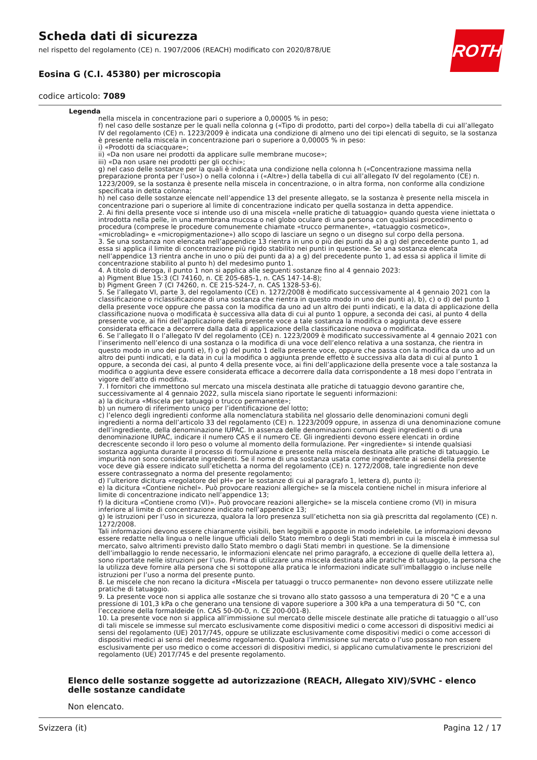Scheda dati di sicurezza
nel rispetto del regolamento (CE) n. 1907/2006 (REACH) modificato con 2020/878/UE
Eosina G (C.I. 45380) per microscopia
codice articolo: 7089
ROTH
Legenda
nella miscela in concentrazione pari o superiore a 0,00005 % in peso;
f) nel caso delle sostanze per le quali nella colonna g («Tipo di prodotto, parti del corpo») della tabella di cui all’allegato IV del regolamento (CE) n. 1223/2009 è indicata una condizione di almeno uno dei tipi elencati di seguito, se la sostanza è presente nella miscela in concentrazione pari o superiore a 0,00005 % in peso:
i) «Prodotti da sciacquare»;
ii) «Da non usare nei prodotti da applicare sulle membrane mucose»;
iii) «Da non usare nei prodotti per gli occhi»;
g) nel caso delle sostanze per la quali è indicata una condizione nella colonna h («Concentrazione massima nella preparazione pronta per l’uso») o nella colonna i («Altre») della tabella di cui all’allegato IV del regolamento (CE) n. 1223/2009, se la sostanza è presente nella miscela in concentrazione, o in altra forma, non conforme alla condizione specificata in detta colonna;
h) nel caso delle sostanze elencate nell’appendice 13 del presente allegato, se la sostanza è presente nella miscela in concentrazione pari o superiore al limite di concentrazione indicato per quella sostanza in detta appendice.
2. Ai fini della presente voce si intende uso di una miscela «nelle pratiche di tatuaggio» quando questa viene iniettata o introdotta nella pelle, in una membrana mucosa o nel globo oculare di una persona con qualsiasi procedimento o procedura (comprese le procedure comunemente chiamate «trucco permanente», «tatuaggio cosmetico», «microblading» e «micropigmentazione») allo scopo di lasciare un segno o un disegno sul corpo della persona.
3. Se una sostanza non elencata nell’appendice 13 rientra in uno o più dei punti da a) a g) del precedente punto 1, ad essa si applica il limite di concentrazione più rigido stabilito nei punti in questione. Se una sostanza elencata nell’appendice 13 rientra anche in uno o più dei punti da a) a g) del precedente punto 1, ad essa si applica il limite di concentrazione stabilito al punto h) del medesimo punto 1.
4. A titolo di deroga, il punto 1 non si applica alle seguenti sostanze fino al 4 gennaio 2023:
a) Pigment Blue 15:3 (CI 74160, n. CE 205-685-1, n. CAS 147-14-8);
b) Pigment Green 7 (CI 74260, n. CE 215-524-7, n. CAS 1328-53-6).
5. Se l’allegato VI, parte 3, del regolamento (CE) n. 1272/2008 è modificato successivamente al 4 gennaio 2021 con la classificazione o riclassificazione di una sostanza che rientra in questo modo in uno dei punti a), b), c) o d) del punto 1 della presente voce oppure che passa con la modifica da uno ad un altro dei punti indicati, e la data di applicazione della classificazione nuova o modificata è successiva alla data di cui al punto 1 oppure, a seconda dei casi, al punto 4 della presente voce, ai fini dell’applicazione della presente voce a tale sostanza la modifica o aggiunta deve essere considerata efficace a decorrere dalla data di applicazione della classificazione nuova o modificata.
6. Se l’allegato II o l’allegato IV del regolamento (CE) n. 1223/2009 è modificato successivamente al 4 gennaio 2021 con l’inserimento nell’elenco di una sostanza o la modifica di una voce dell’elenco relativa a una sostanza, che rientra in questo modo in uno dei punti e), f) o g) del punto 1 della presente voce, oppure che passa con la modifica da uno ad un altro dei punti indicati, e la data in cui la modifica o aggiunta prende effetto è successiva alla data di cui al punto 1 oppure, a seconda dei casi, al punto 4 della presente voce, ai fini dell’applicazione della presente voce a tale sostanza la modifica o aggiunta deve essere considerata efficace a decorrere dalla data corrispondente a 18 mesi dopo l’entrata in vigore dell’atto di modifica.
7. I fornitori che immettono sul mercato una miscela destinata alle pratiche di tatuaggio devono garantire che, successivamente al 4 gennaio 2022, sulla miscela siano riportate le seguenti informazioni:
a) la dicitura «Miscela per tatuaggi o trucco permanente»;
b) un numero di riferimento unico per l’identificazione del lotto;
c) l’elenco degli ingredienti conforme alla nomenclatura stabilita nel glossario delle denominazioni comuni degli ingredienti a norma dell’articolo 33 del regolamento (CE) n. 1223/2009 oppure, in assenza di una denominazione comune dell’ingrediente, della denominazione IUPAC. In assenza delle denominazioni comuni degli ingredienti o di una denominazione IUPAC, indicare il numero CAS e il numero CE. Gli ingredienti devono essere elencati in ordine decrescente secondo il loro peso o volume al momento della formulazione. Per «ingrediente» si intende qualsiasi sostanza aggiunta durante il processo di formulazione e presente nella miscela destinata alle pratiche di tatuaggio. Le impurità non sono considerate ingredienti. Se il nome di una sostanza usata come ingrediente ai sensi della presente voce deve già essere indicato sull’etichetta a norma del regolamento (CE) n. 1272/2008, tale ingrediente non deve essere contrassegnato a norma del presente regolamento;
d) l’ulteriore dicitura «regolatore del pH» per le sostanze di cui al paragrafo 1, lettera d), punto i);
e) la dicitura «Contiene nichel». Può provocare reazioni allergiche» se la miscela contiene nichel in misura inferiore al limite di concentrazione indicato nell’appendice 13;
f) la dicitura «Contiene cromo (VI)». Può provocare reazioni allergiche» se la miscela contiene cromo (VI) in misura inferiore al limite di concentrazione indicato nell’appendice 13;
g) le istruzioni per l’uso in sicurezza, qualora la loro presenza sull’etichetta non sia già prescritta dal regolamento (CE) n. 1272/2008.
Tali informazioni devono essere chiaramente visibili, ben leggibili e apposte in modo indelebile. Le informazioni devono essere redatte nella lingua o nelle lingue ufficiali dello Stato membro o degli Stati membri in cui la miscela è immessa sul mercato, salvo altrimenti previsto dallo Stato membro o dagli Stati membri in questione. Se la dimensione dell’imballaggio lo rende necessario, le informazioni elencate nel primo paragrafo, a eccezione di quelle della lettera a), sono riportate nelle istruzioni per l’uso. Prima di utilizzare una miscela destinata alle pratiche di tatuaggio, la persona che la utilizza deve fornire alla persona che si sottopone alla pratica le informazioni indicate sull’imballaggio o incluse nelle istruzioni per l’uso a norma del presente punto.
8. Le miscele che non recano la dicitura «Miscela per tatuaggi o trucco permanente» non devono essere utilizzate nelle pratiche di tatuaggio.
9. La presente voce non si applica alle sostanze che si trovano allo stato gassoso a una temperatura di 20 °C e a una pressione di 101,3 kPa o che generano una tensione di vapore superiore a 300 kPa a una temperatura di 50 °C, con l’eccezione della formaldeide (n. CAS 50-00-0, n. CE 200-001-8).
10. La presente voce non si applica all’immissione sul mercato delle miscele destinate alle pratiche di tatuaggio o all’uso di tali miscele se immesse sul mercato esclusivamente come dispositivi medici o come accessori di dispositivi medici ai sensi del regolamento (UE) 2017/745, oppure se utilizzate esclusivamente come dispositivi medici o come accessori di dispositivi medici ai sensi del medesimo regolamento. Qualora l’immissione sul mercato o l’uso possano non essere esclusivamente per uso medico o come accessori di dispositivi medici, si applicano cumulativamente le prescrizioni del regolamento (UE) 2017/745 e del presente regolamento.
Elenco delle sostanze soggette ad autorizzazione (REACH, Allegato XIV)/SVHC - elenco delle sostanze candidate
Non elencato.
Svizzera (it) Pagina 12 / 17